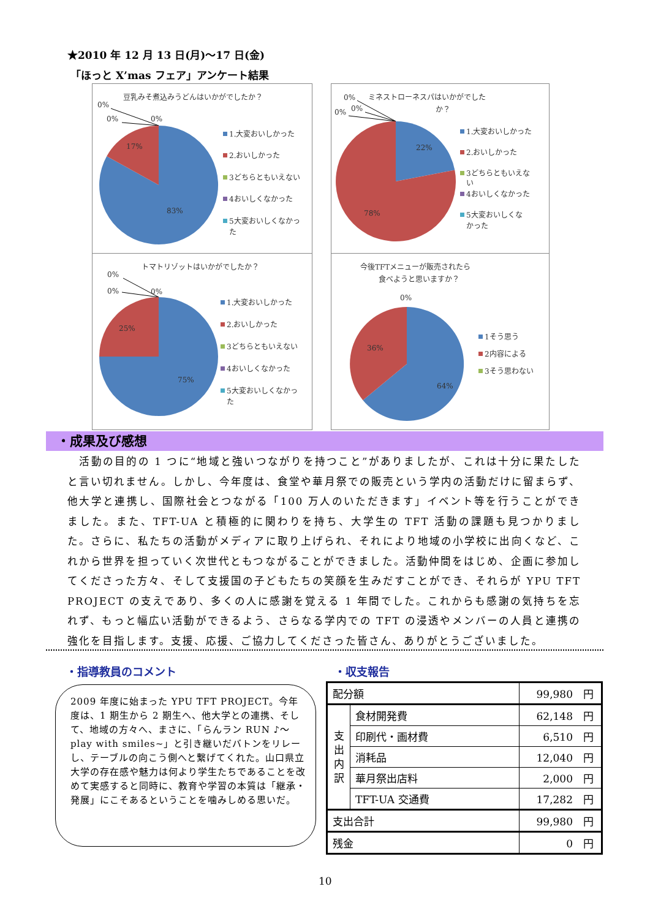★2010 年 12 月 13 日(月)～17 日(金)
「ほっと X’mas フェア」アンケート結果
豆乳みそ煮込みうどんはいかがでしたか？
0%
0%
0%
17%
83%
1.大変おいしかった
2.おいしかった
3どちらともいえない
4おいしくなかった
5大変おいしくなかっ
た
0%
ミネストローネスパはいかがでした
か？
0%
0%
22%
78%
1.大変おいしかった
2.おいしかった
3どちらともいえな
い
4おいしくなかった
5大変おいしくな
かった
トマトリゾットはいかがでしたか？
0%
0%
0%
25%
75%
1.大変おいしかった
2.おいしかった
3どちらともいえない
4おいしくなかった
5大変おいしくなかっ
た
今後TFTメニューが販売されたら
食べようと思いますか？
0%
36%
64%
1そう思う
2内容による
3そう思わない
・成果及び感想
　活動の目的の 1 つに“地域と強いつながりを持つこと”がありましたが、これは十分に果たしたと言い切れません。しかし、今年度は、食堂や華月祭での販売という学内の活動だけに留まらず、他大学と連携し、国際社会とつながる「100 万人のいただきます」イベント等を行うことができました。また、TFT-UA と積極的に関わりを持ち、大学生の TFT 活動の課題も見つかりました。さらに、私たちの活動がメディアに取り上げられ、それにより地域の小学校に出向くなど、これから世界を担っていく次世代ともつながることができました。活動仲間をはじめ、企画に参加してくださった方々、そして支援国の子どもたちの笑顔を生みだすことができ、それらが YPU TFT PROJECT の支えであり、多くの人に感謝を覚える 1 年間でした。これからも感謝の気持ちを忘れず、もっと幅広い活動ができるよう、さらなる学内での TFT の浸透やメンバーの人員と連携の強化を目指します。支援、応援、ご協力してくださった皆さん、ありがとうございました。
・指導教員のコメント ・収支報告
2009 年度に始まった YPU TFT PROJECT。今年度は、1 期生から 2 期生へ、他大学との連携、そして、地域の方々へ、まさに、「らんラン RUN ♪～play with smiles~」と引き継いだバトンをリレーし、テーブルの向こう側へと繋げてくれた。山口県立大学の存在感や魅力は何より学生たちであることを改めて実感すると同時に、教育や学習の本質は「継承・発展」にこそあるということを噛みしめる思いだ。
| 配分額 | | 99,980 円 |
| 支 出 内 訳 | 食材開発費 | 62,148 円 |
| | 印刷代・画材費 | 6,510 円 |
| | 消耗品 | 12,040 円 |
| | 華月祭出店料 | 2,000 円 |
| | TFT-UA 交通費 | 17,282 円 |
| 支出合計 | | 99,980 円 |
| 残金 | | 0 円 |
10